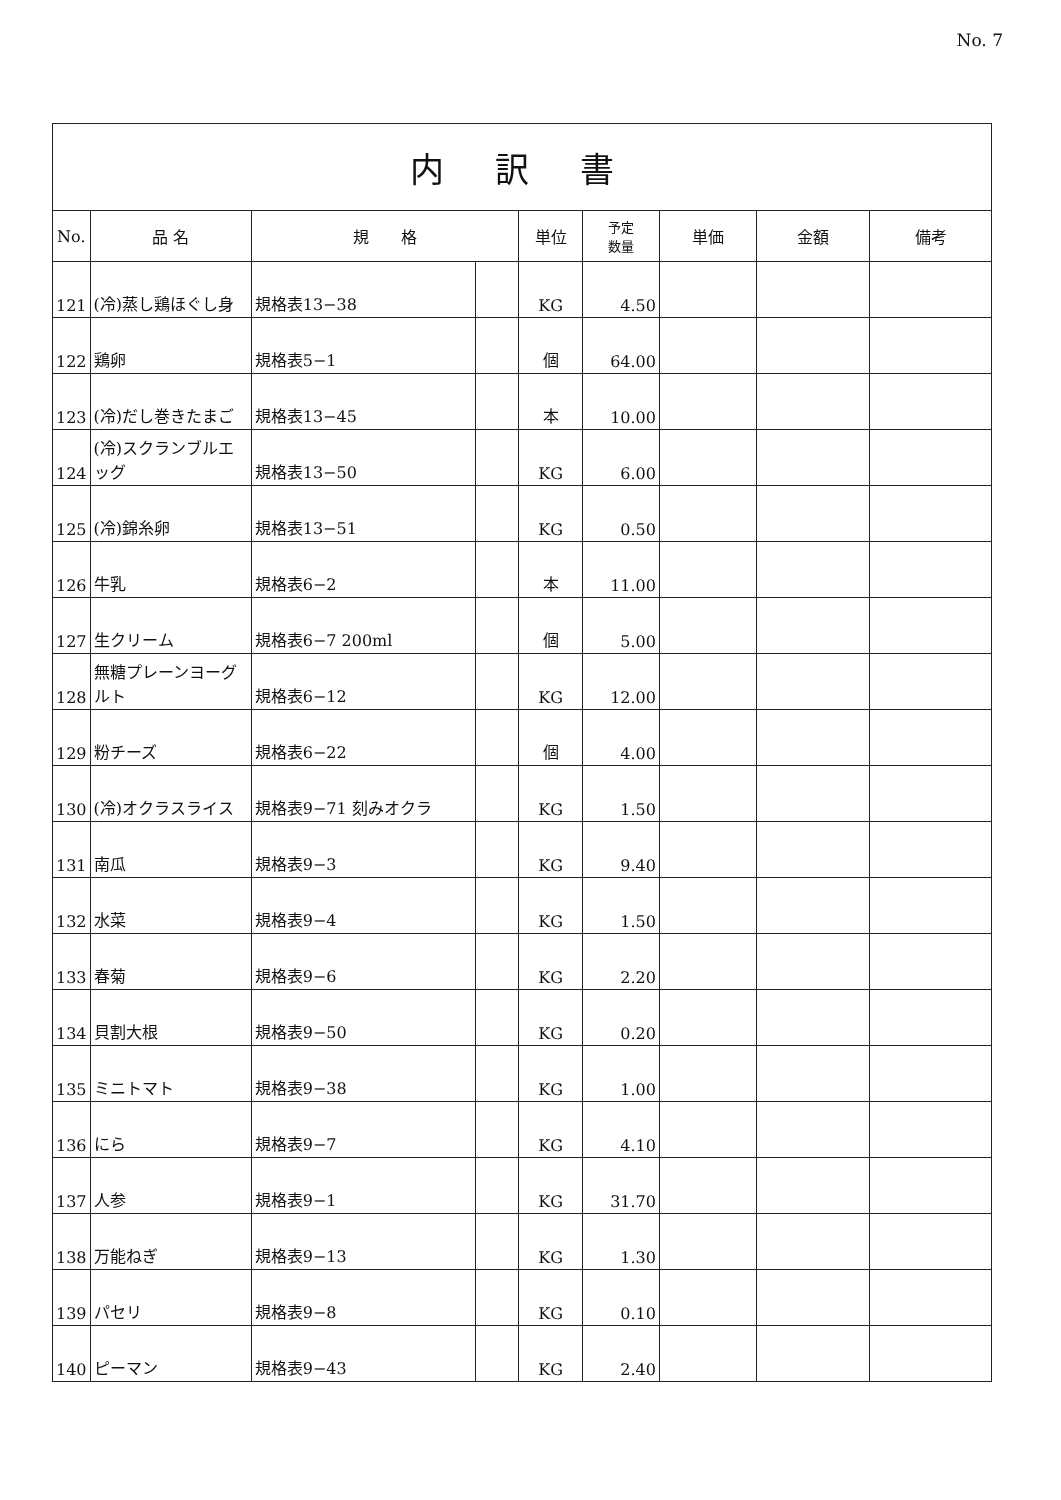No. 7
| 内 訳 書 | | | | | | | | |
| No. | 品 名 | 規 格 | | 単位 | 予定 数量 | 単価 | 金額 | 備考 |
| 121 | (冷)蒸し鶏ほぐし身 | 規格表13−38 | | KG | 4.50 | | | |
| 122 | 鶏卵 | 規格表5−1 | | 個 | 64.00 | | | |
| 123 | (冷)だし巻きたまご | 規格表13−45 | | 本 | 10.00 | | | |
| 124 | (冷)スクランブルエッグ | 規格表13−50 | | KG | 6.00 | | | |
| 125 | (冷)錦糸卵 | 規格表13−51 | | KG | 0.50 | | | |
| 126 | 牛乳 | 規格表6−2 | | 本 | 11.00 | | | |
| 127 | 生クリーム | 規格表6−7 200ml | | 個 | 5.00 | | | |
| 128 | 無糖プレーンヨーグルト | 規格表6−12 | | KG | 12.00 | | | |
| 129 | 粉チーズ | 規格表6−22 | | 個 | 4.00 | | | |
| 130 | (冷)オクラスライス | 規格表9−71 刻みオクラ | | KG | 1.50 | | | |
| 131 | 南瓜 | 規格表9−3 | | KG | 9.40 | | | |
| 132 | 水菜 | 規格表9−4 | | KG | 1.50 | | | |
| 133 | 春菊 | 規格表9−6 | | KG | 2.20 | | | |
| 134 | 貝割大根 | 規格表9−50 | | KG | 0.20 | | | |
| 135 | ミニトマト | 規格表9−38 | | KG | 1.00 | | | |
| 136 | にら | 規格表9−7 | | KG | 4.10 | | | |
| 137 | 人参 | 規格表9−1 | | KG | 31.70 | | | |
| 138 | 万能ねぎ | 規格表9−13 | | KG | 1.30 | | | |
| 139 | パセリ | 規格表9−8 | | KG | 0.10 | | | |
| 140 | ピーマン | 規格表9−43 | | KG | 2.40 | | | |